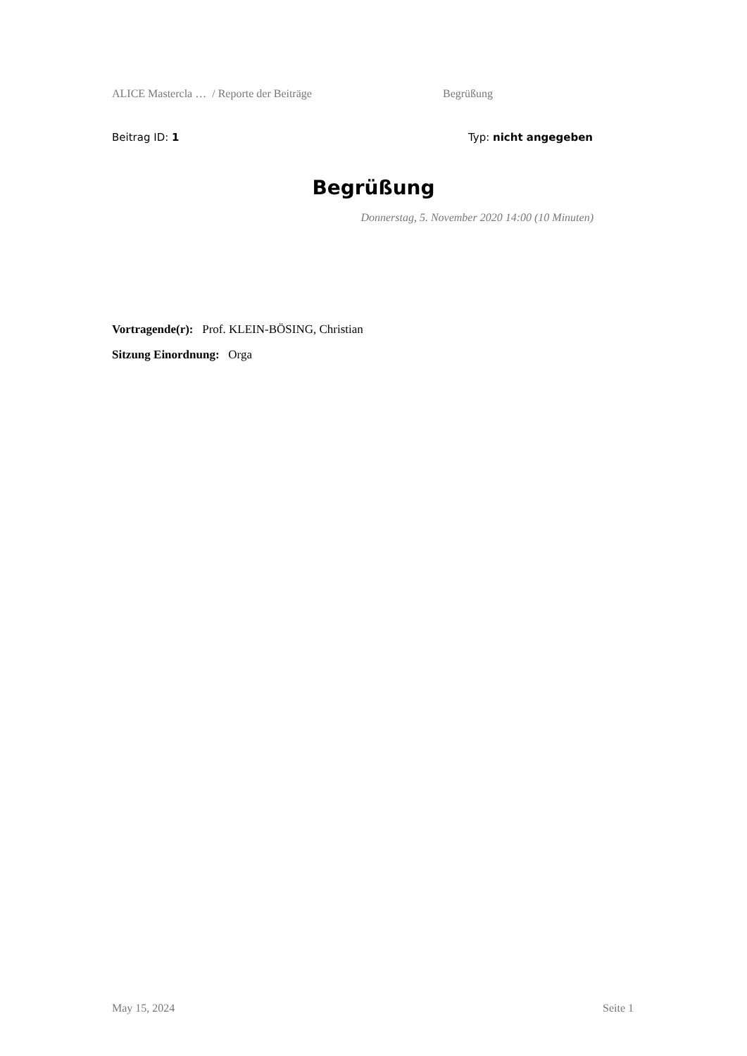ALICE Mastercla … / Reporte der Beiträge Begrüßung
Beitrag ID: 1 Typ: nicht angegeben
Begrüßung
Donnerstag, 5. November 2020 14:00 (10 Minuten)
Vortragende(r): Prof. KLEIN-BÖSING, Christian
Sitzung Einordnung: Orga
May 15, 2024 Seite 1